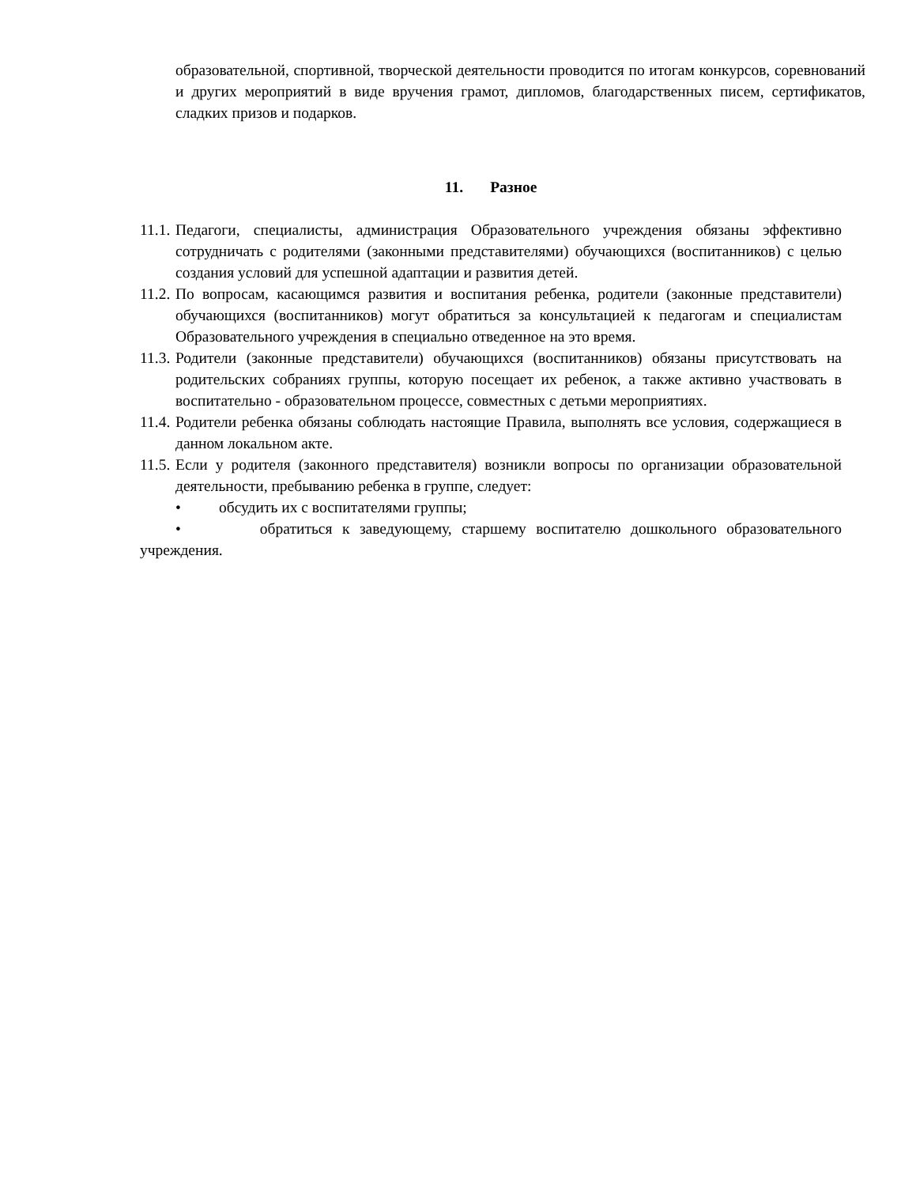образовательной, спортивной, творческой деятельности проводится по итогам конкурсов, соревнований и других мероприятий в виде вручения грамот, дипломов, благодарственных писем, сертификатов, сладких призов и подарков.
11. Разное
11.1. Педагоги, специалисты, администрация Образовательного учреждения обязаны эффективно сотрудничать с родителями (законными представителями) обучающихся (воспитанников) с целью создания условий для успешной адаптации и развития детей.
11.2. По вопросам, касающимся развития и воспитания ребенка, родители (законные представители) обучающихся (воспитанников) могут обратиться за консультацией к педагогам и специалистам Образовательного учреждения в специально отведенное на это время.
11.3. Родители (законные представители) обучающихся (воспитанников) обязаны присутствовать на родительских собраниях группы, которую посещает их ребенок, а также активно участвовать в воспитательно - образовательном процессе, совместных с детьми мероприятиях.
11.4. Родители ребенка обязаны соблюдать настоящие Правила, выполнять все условия, содержащиеся в данном локальном акте.
11.5. Если у родителя (законного представителя) возникли вопросы по организации образовательной деятельности, пребыванию ребенка в группе, следует:
• обсудить их с воспитателями группы;
• обратиться к заведующему, старшему воспитателю дошкольного образовательного учреждения.